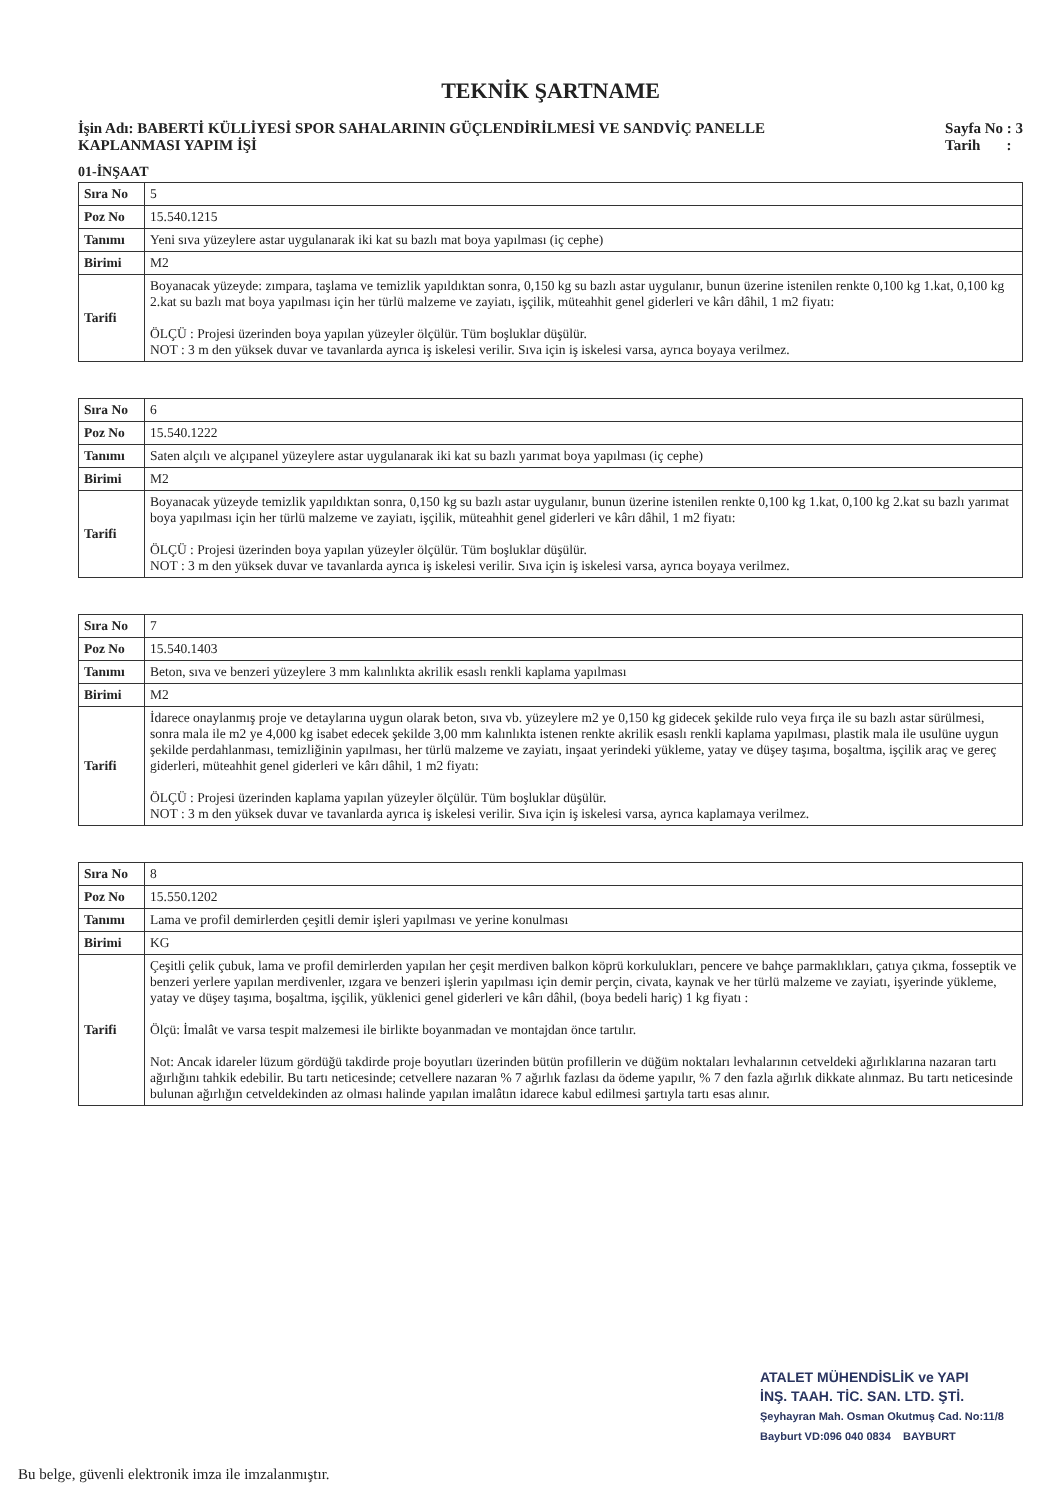TEKNİK ŞARTNAME
İşin Adı: BABERTİ KÜLLİYESİ SPOR SAHALARININ GÜÇLENDİRİLMESİ VE SANDVİÇ PANELLE KAPLANMASI YAPIM İŞİ
Sayfa No : 3
Tarih :
01-İNŞAAT
| Sıra No | 5 |
| Poz No | 15.540.1215 |
| Tanımı | Yeni sıva yüzeylere astar uygulanarak iki kat su bazlı mat boya yapılması (iç cephe) |
| Birimi | M2 |
| Tarifi | Boyanacak yüzeyde: zımpara, taşlama ve temizlik yapıldıktan sonra, 0,150 kg su bazlı astar uygulanır, bunun üzerine istenilen renkte 0,100 kg 1.kat, 0,100 kg 2.kat su bazlı mat boya yapılması için her türlü malzeme ve zayiatı, işçilik, müteahhit genel giderleri ve kârı dâhil, 1 m2 fiyatı: ÖLÇÜ : Projesi üzerinden boya yapılan yüzeyler ölçülür. Tüm boşluklar düşülür. NOT : 3 m den yüksek duvar ve tavanlarda ayrıca iş iskelesi verilir. Sıva için iş iskelesi varsa, ayrıca boyaya verilmez. |
| Sıra No | 6 |
| Poz No | 15.540.1222 |
| Tanımı | Saten alçılı ve alçıpanel yüzeylere astar uygulanarak iki kat su bazlı yarımat boya yapılması (iç cephe) |
| Birimi | M2 |
| Tarifi | Boyanacak yüzeyde temizlik yapıldıktan sonra, 0,150 kg su bazlı astar uygulanır, bunun üzerine istenilen renkte 0,100 kg 1.kat, 0,100 kg 2.kat su bazlı yarımat boya yapılması için her türlü malzeme ve zayiatı, işçilik, müteahhit genel giderleri ve kârı dâhil, 1 m2 fiyatı: ÖLÇÜ : Projesi üzerinden boya yapılan yüzeyler ölçülür. Tüm boşluklar düşülür. NOT : 3 m den yüksek duvar ve tavanlarda ayrıca iş iskelesi verilir. Sıva için iş iskelesi varsa, ayrıca boyaya verilmez. |
| Sıra No | 7 |
| Poz No | 15.540.1403 |
| Tanımı | Beton, sıva ve benzeri yüzeylere 3 mm kalınlıkta akrilik esaslı renkli kaplama yapılması |
| Birimi | M2 |
| Tarifi | İdarece onaylanmış proje ve detaylarına uygun olarak beton, sıva vb. yüzeylere m2 ye 0,150 kg gidecek şekilde rulo veya fırça ile su bazlı astar sürülmesi, sonra mala ile m2 ye 4,000 kg isabet edecek şekilde 3,00 mm kalınlıkta istenen renkte akrilik esaslı renkli kaplama yapılması, plastik mala ile usulüne uygun şekilde perdahlanması, temizliğinin yapılması, her türlü malzeme ve zayiatı, inşaat yerindeki yükleme, yatay ve düşey taşıma, boşaltma, işçilik araç ve gereç giderleri, müteahhit genel giderleri ve kârı dâhil, 1 m2 fiyatı: ÖLÇÜ : Projesi üzerinden kaplama yapılan yüzeyler ölçülür. Tüm boşluklar düşülür. NOT : 3 m den yüksek duvar ve tavanlarda ayrıca iş iskelesi verilir. Sıva için iş iskelesi varsa, ayrıca kaplamaya verilmez. |
| Sıra No | 8 |
| Poz No | 15.550.1202 |
| Tanımı | Lama ve profil demirlerden çeşitli demir işleri yapılması ve yerine konulması |
| Birimi | KG |
| Tarifi | Çeşitli çelik çubuk, lama ve profil demirlerden yapılan her çeşit merdiven balkon köprü korkulukları, pencere ve bahçe parmaklıkları, çatıya çıkma, fosseptik ve benzeri yerlere yapılan merdivenler, ızgara ve benzeri işlerin yapılması için demir perçin, civata, kaynak ve her türlü malzeme ve zayiatı, işyerinde yükleme, yatay ve düşey taşıma, boşaltma, işçilik, yüklenici genel giderleri ve kârı dâhil, (boya bedeli hariç) 1 kg fiyatı : Ölçü: İmalât ve varsa tespit malzemesi ile birlikte boyanmadan ve montajdan önce tartılır. Not: Ancak idareler lüzum gördüğü takdirde proje boyutları üzerinden bütün profillerin ve düğüm noktaları levhalarının cetveldeki ağırlıklarına nazaran tartı ağırlığını tahkik edebilir. Bu tartı neticesinde; cetvellere nazaran % 7 ağırlık fazlası da ödeme yapılır, % 7 den fazla ağırlık dikkate alınmaz. Bu tartı neticesinde bulunan ağırlığın cetveldekinden az olması halinde yapılan imalâtın idarece kabul edilmesi şartıyla tartı esas alınır. |
ATALET MÜHENDİSLİK ve YAPI
İNŞ. TAAH. TİC. SAN. LTD. ŞTİ.
Şeyhayran Mah. Osman Okutmuş Cad. No:11/8
Bayburt VD:096 040 0834 BAYBURT
Bu belge, güvenli elektronik imza ile imzalanmıştır.